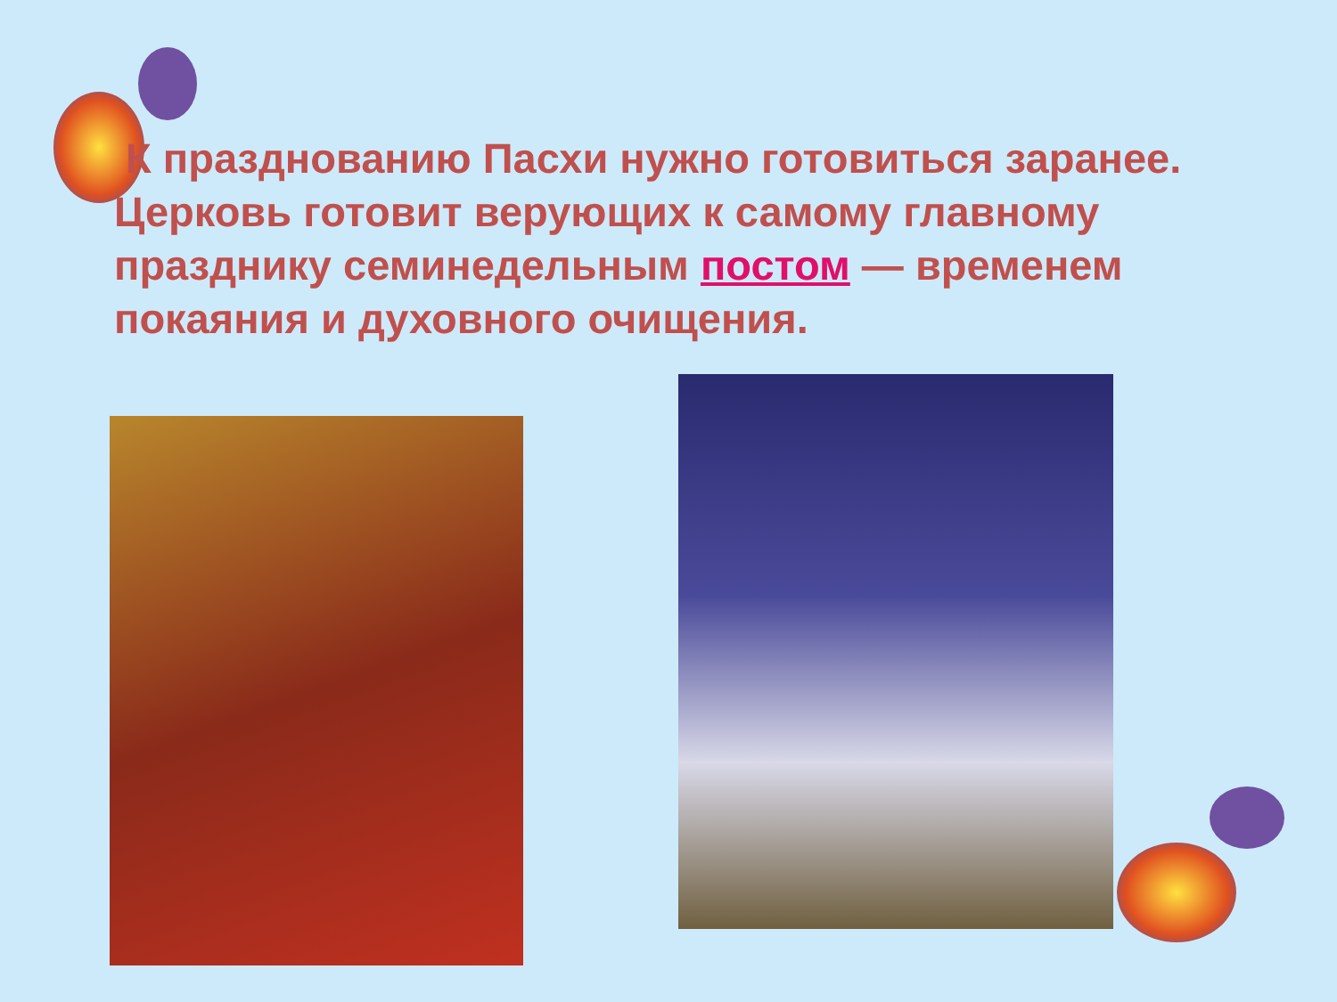К празднованию Пасхи нужно готовиться заранее. Церковь готовит верующих к самому главному празднику семинедельным постом — временем покаяния и духовного очищения.